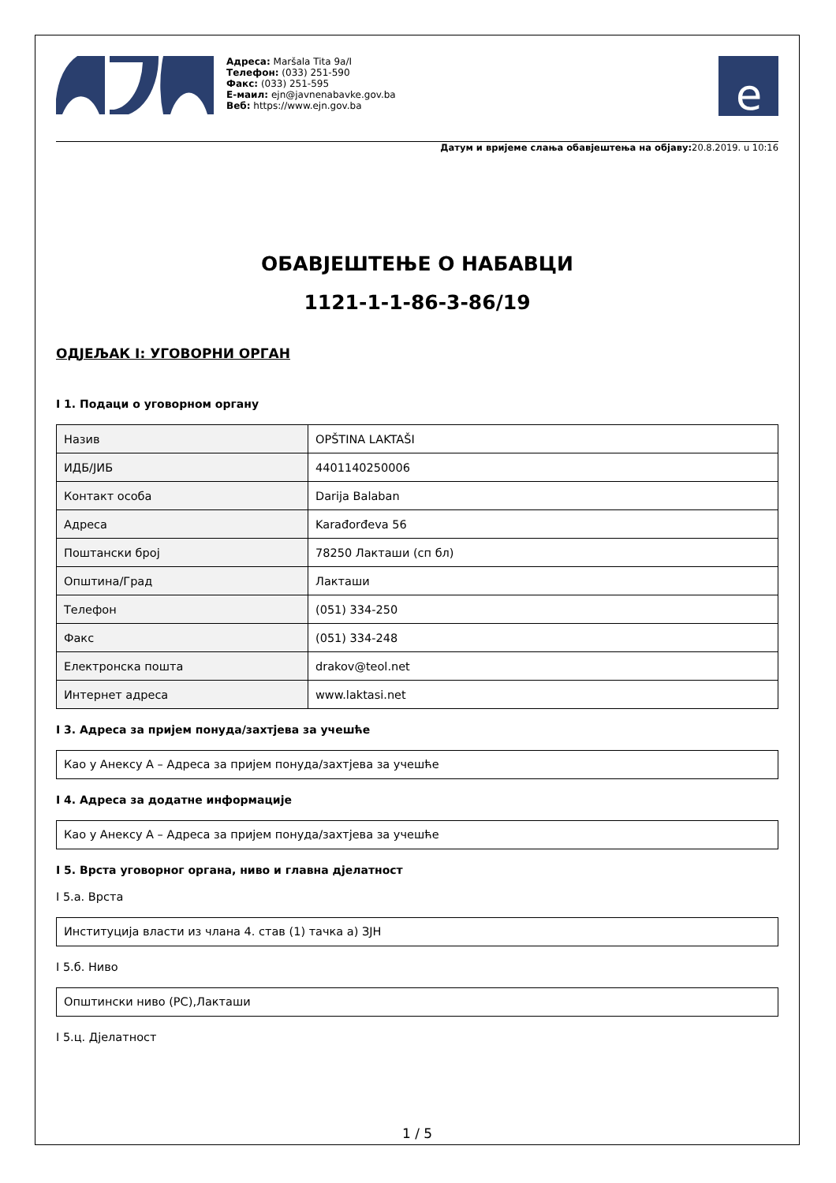Адреса: Maršala Tita 9a/I
Телефон: (033) 251-590
Факс: (033) 251-595
Е-маил: ejn@javnenabavke.gov.ba
Веб: https://www.ejn.gov.ba
e
Датум и вријеме слања обавјештења на објаву: 20.8.2019. u 10:16
ОБАВЈЕШТЕЊЕ О НАБАВЦИ
1121-1-1-86-3-86/19
ОДЈЕЉАК I: УГОВОРНИ ОРГАН
I 1. Подаци о уговорном органу
| Назив | OPŠTINA LAKTAŠI |
| ИДБ/ЈИБ | 4401140250006 |
| Контакт особа | Darija Balaban |
| Адреса | Karađorđeva 56 |
| Поштански број | 78250 Лакташи (сп бл) |
| Општина/Град | Лакташи |
| Телефон | (051) 334-250 |
| Факс | (051) 334-248 |
| Електронска пошта | drakov@teol.net |
| Интернет адреса | www.laktasi.net |
I 3. Адреса за пријем понуда/захтјева за учешће
Као у Анексу А – Адреса за пријем понуда/захтјева за учешће
I 4. Адреса за додатне информације
Као у Анексу А – Адреса за пријем понуда/захтјева за учешће
I 5. Врста уговорног органа, ниво и главна дјелатност
I 5.а. Врста
Институција власти из члана 4. став (1) тачка а) ЗЈН
I 5.б. Ниво
Општински ниво (РС),Лакташи
I 5.ц. Дјелатност
1 / 5